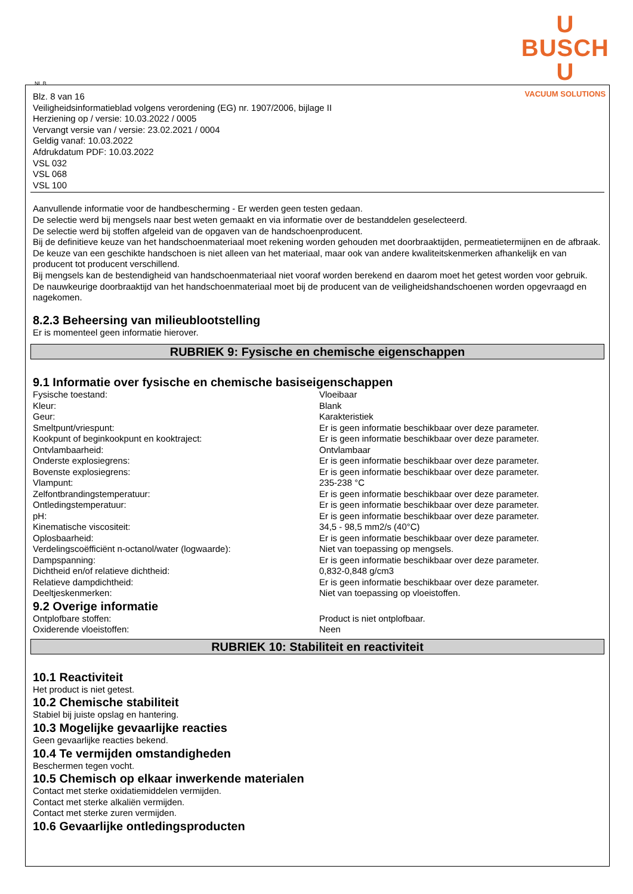U
BUSCH
U
VACUUM SOLUTIONS
NL B
Blz. 8 van 16
Veiligheidsinformatieblad volgens verordening (EG) nr. 1907/2006, bijlage II
Herziening op / versie: 10.03.2022 / 0005
Vervangt versie van / versie: 23.02.2021 / 0004
Geldig vanaf: 10.03.2022
Afdrukdatum PDF: 10.03.2022
VSL 032
VSL 068
VSL 100
Aanvullende informatie voor de handbescherming - Er werden geen testen gedaan.
De selectie werd bij mengsels naar best weten gemaakt en via informatie over de bestanddelen geselecteerd.
De selectie werd bij stoffen afgeleid van de opgaven van de handschoenproducent.
Bij de definitieve keuze van het handschoenmateriaal moet rekening worden gehouden met doorbraaktijden, permeatietermijnen en de afbraak.
De keuze van een geschikte handschoen is niet alleen van het materiaal, maar ook van andere kwaliteitskenmerken afhankelijk en van producent tot producent verschillend.
Bij mengsels kan de bestendigheid van handschoenmateriaal niet vooraf worden berekend en daarom moet het getest worden voor gebruik.
De nauwkeurige doorbraaktijd van het handschoenmateriaal moet bij de producent van de veiligheidshandschoenen worden opgevraagd en nagekomen.
8.2.3 Beheersing van milieublootstelling
Er is momenteel geen informatie hierover.
RUBRIEK 9: Fysische en chemische eigenschappen
9.1 Informatie over fysische en chemische basiseigenschappen
| Fysische toestand: | Vloeibaar |
| Kleur: | Blank |
| Geur: | Karakteristiek |
| Smeltpunt/vriespunt: | Er is geen informatie beschikbaar over deze parameter. |
| Kookpunt of beginkookpunt en kooktraject: | Er is geen informatie beschikbaar over deze parameter. |
| Ontvlambaarheid: | Ontvlambaar |
| Onderste explosiegrens: | Er is geen informatie beschikbaar over deze parameter. |
| Bovenste explosiegrens: | Er is geen informatie beschikbaar over deze parameter. |
| Vlampunt: | 235-238 °C |
| Zelfontbrandingstemperatuur: | Er is geen informatie beschikbaar over deze parameter. |
| Ontledingstemperatuur: | Er is geen informatie beschikbaar over deze parameter. |
| pH: | Er is geen informatie beschikbaar over deze parameter. |
| Kinematische viscositeit: | 34,5 - 98,5 mm2/s (40°C) |
| Oplosbaarheid: | Er is geen informatie beschikbaar over deze parameter. |
| Verdelingscoëfficiënt n-octanol/water (logwaarde): | Niet van toepassing op mengsels. |
| Dampspanning: | Er is geen informatie beschikbaar over deze parameter. |
| Dichtheid en/of relatieve dichtheid: | 0,832-0,848 g/cm3 |
| Relatieve dampdichtheid: | Er is geen informatie beschikbaar over deze parameter. |
| Deeltjeskenmerken: | Niet van toepassing op vloeistoffen. |
9.2 Overige informatie
| Ontplofbare stoffen: | Product is niet ontplofbaar. |
| Oxiderende vloeistoffen: | Neen |
RUBRIEK 10: Stabiliteit en reactiviteit
10.1 Reactiviteit
Het product is niet getest.
10.2 Chemische stabiliteit
Stabiel bij juiste opslag en hantering.
10.3 Mogelijke gevaarlijke reacties
Geen gevaarlijke reacties bekend.
10.4 Te vermijden omstandigheden
Beschermen tegen vocht.
10.5 Chemisch op elkaar inwerkende materialen
Contact met sterke oxidatiemiddelen vermijden.
Contact met sterke alkaliën vermijden.
Contact met sterke zuren vermijden.
10.6 Gevaarlijke ontledingsproducten